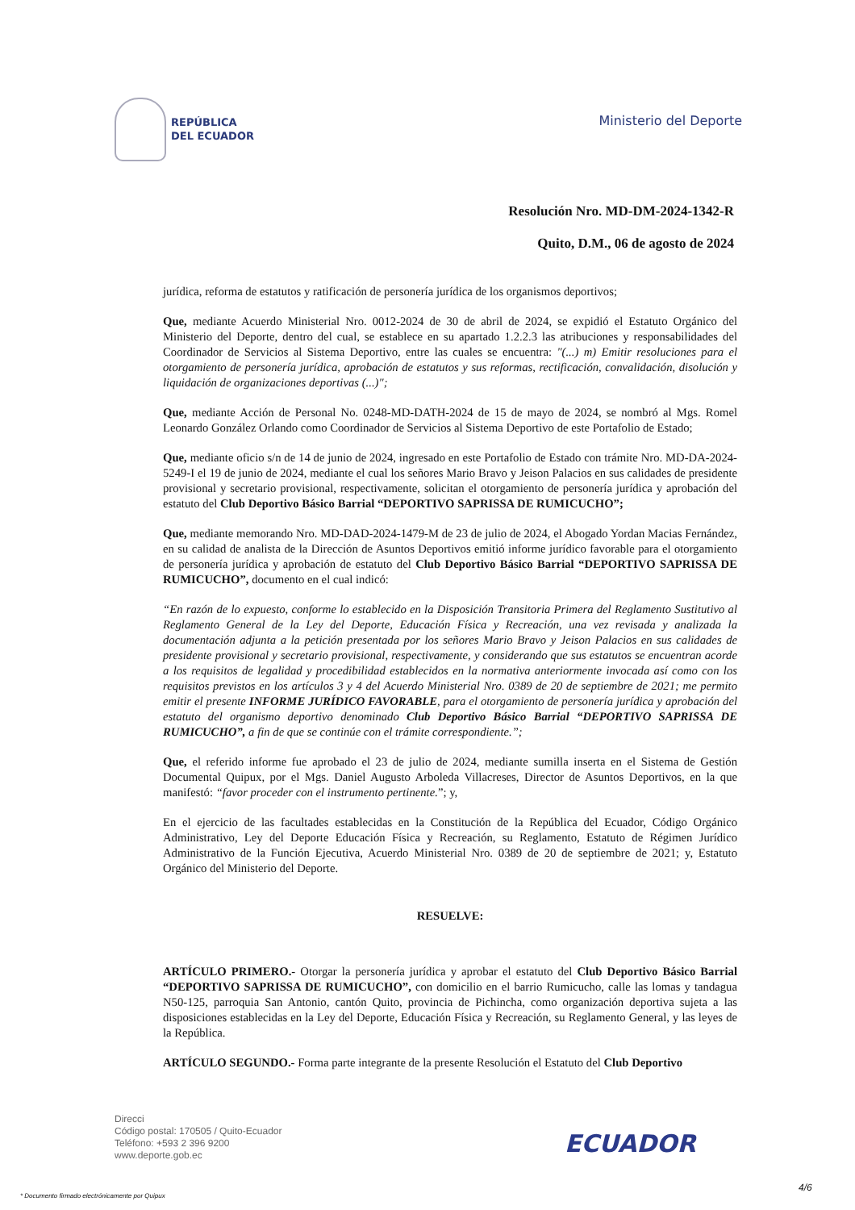REPÚBLICA
DEL ECUADOR
Ministerio del Deporte
Resolución Nro. MD-DM-2024-1342-R
Quito, D.M., 06 de agosto de 2024
jurídica, reforma de estatutos y ratificación de personería jurídica de los organismos deportivos;
Que, mediante Acuerdo Ministerial Nro. 0012-2024 de 30 de abril de 2024, se expidió el Estatuto Orgánico del Ministerio del Deporte, dentro del cual, se establece en su apartado 1.2.2.3 las atribuciones y responsabilidades del Coordinador de Servicios al Sistema Deportivo, entre las cuales se encuentra: "(...) m) Emitir resoluciones para el otorgamiento de personería jurídica, aprobación de estatutos y sus reformas, rectificación, convalidación, disolución y liquidación de organizaciones deportivas (...)";
Que, mediante Acción de Personal No. 0248-MD-DATH-2024 de 15 de mayo de 2024, se nombró al Mgs. Romel Leonardo González Orlando como Coordinador de Servicios al Sistema Deportivo de este Portafolio de Estado;
Que, mediante oficio s/n de 14 de junio de 2024, ingresado en este Portafolio de Estado con trámite Nro. MD-DA-2024-5249-I el 19 de junio de 2024, mediante el cual los señores Mario Bravo y Jeison Palacios en sus calidades de presidente provisional y secretario provisional, respectivamente, solicitan el otorgamiento de personería jurídica y aprobación del estatuto del Club Deportivo Básico Barrial “DEPORTIVO SAPRISSA DE RUMICUCHO”;
Que, mediante memorando Nro. MD-DAD-2024-1479-M de 23 de julio de 2024, el Abogado Yordan Macias Fernández, en su calidad de analista de la Dirección de Asuntos Deportivos emitió informe jurídico favorable para el otorgamiento de personería jurídica y aprobación de estatuto del Club Deportivo Básico Barrial “DEPORTIVO SAPRISSA DE RUMICUCHO”, documento en el cual indicó:
“En razón de lo expuesto, conforme lo establecido en la Disposición Transitoria Primera del Reglamento Sustitutivo al Reglamento General de la Ley del Deporte, Educación Física y Recreación, una vez revisada y analizada la documentación adjunta a la petición presentada por los señores Mario Bravo y Jeison Palacios en sus calidades de presidente provisional y secretario provisional, respectivamente, y considerando que sus estatutos se encuentran acorde a los requisitos de legalidad y procedibilidad establecidos en la normativa anteriormente invocada así como con los requisitos previstos en los artículos 3 y 4 del Acuerdo Ministerial Nro. 0389 de 20 de septiembre de 2021; me permito emitir el presente INFORME JURÍDICO FAVORABLE, para el otorgamiento de personería jurídica y aprobación del estatuto del organismo deportivo denominado Club Deportivo Básico Barrial “DEPORTIVO SAPRISSA DE RUMICUCHO”, a fin de que se continúe con el trámite correspondiente.”;
Que, el referido informe fue aprobado el 23 de julio de 2024, mediante sumilla inserta en el Sistema de Gestión Documental Quipux, por el Mgs. Daniel Augusto Arboleda Villacreses, Director de Asuntos Deportivos, en la que manifestó: “favor proceder con el instrumento pertinente.”; y,
En el ejercicio de las facultades establecidas en la Constitución de la República del Ecuador, Código Orgánico Administrativo, Ley del Deporte Educación Física y Recreación, su Reglamento, Estatuto de Régimen Jurídico Administrativo de la Función Ejecutiva, Acuerdo Ministerial Nro. 0389 de 20 de septiembre de 2021; y, Estatuto Orgánico del Ministerio del Deporte.
RESUELVE:
ARTÍCULO PRIMERO.- Otorgar la personería jurídica y aprobar el estatuto del Club Deportivo Básico Barrial “DEPORTIVO SAPRISSA DE RUMICUCHO”, con domicilio en el barrio Rumicucho, calle las lomas y tandagua N50-125, parroquia San Antonio, cantón Quito, provincia de Pichincha, como organización deportiva sujeta a las disposiciones establecidas en la Ley del Deporte, Educación Física y Recreación, su Reglamento General, y las leyes de la República.
ARTÍCULO SEGUNDO.- Forma parte integrante de la presente Resolución el Estatuto del Club Deportivo
Direcci
Código postal: 170505 / Quito-Ecuador
Teléfono: +593 2 396 9200
www.deporte.gob.ec
ECUADOR
4/6
* Documento firmado electrónicamente por Quipux